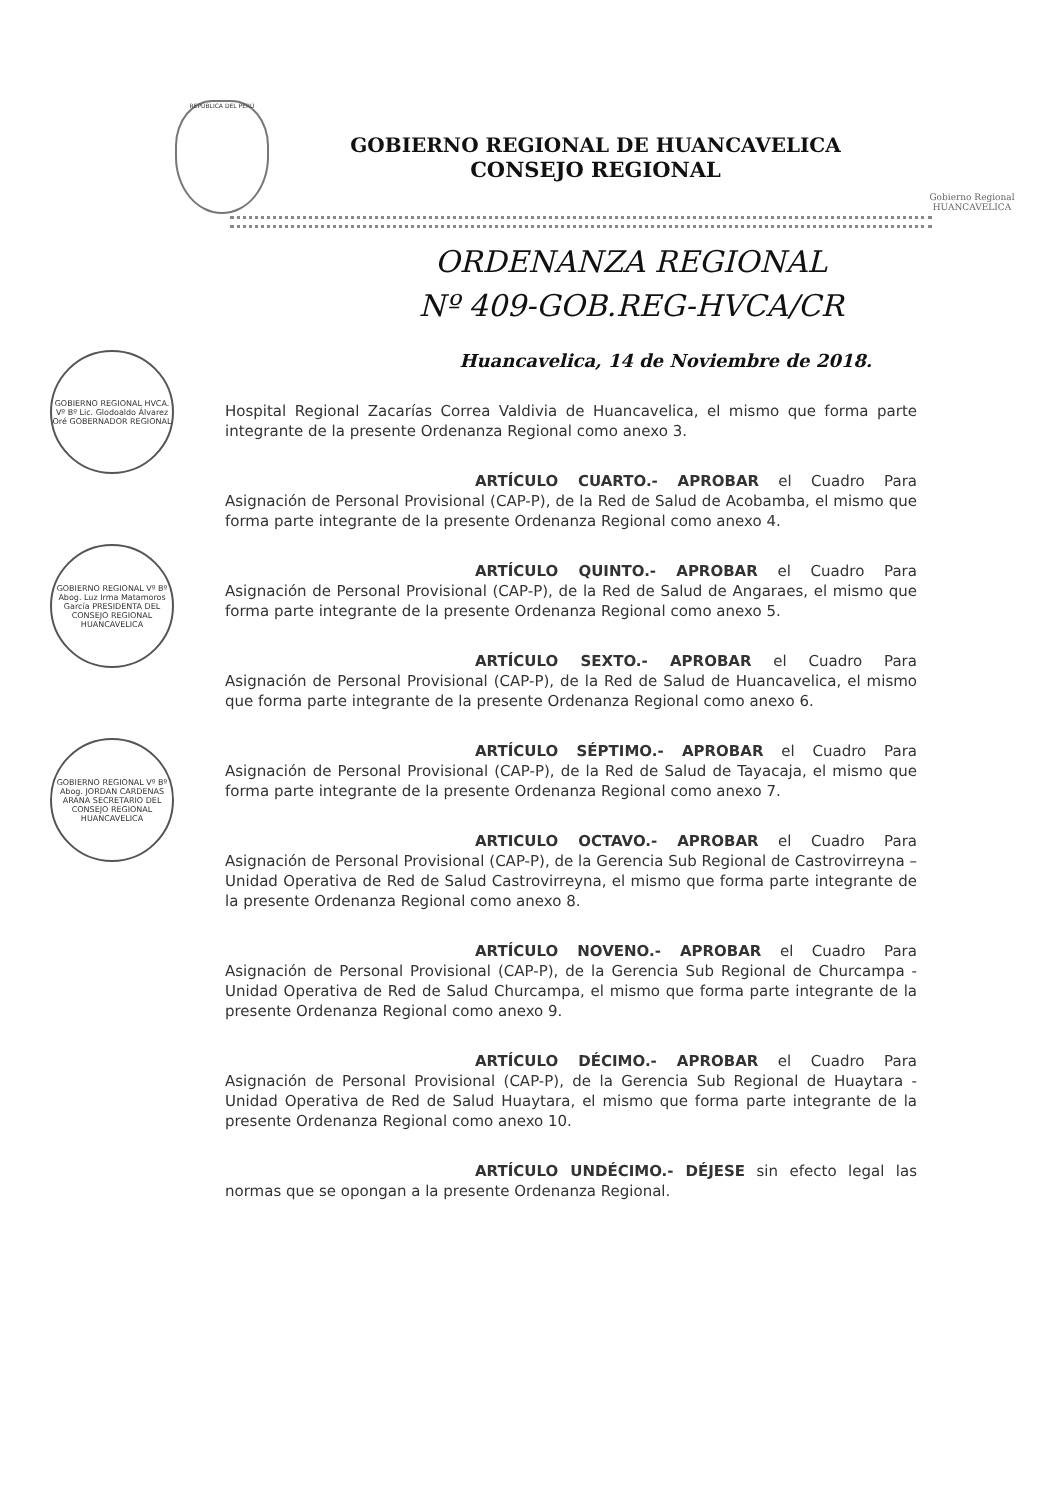REPÚBLICA DEL PERÚ
GOBIERNO REGIONAL DE HUANCAVELICA
CONSEJO REGIONAL
Gobierno Regional
HUANCAVELICA
ORDENANZA REGIONAL
Nº 409-GOB.REG-HVCA/CR
Huancavelica, 14 de Noviembre de 2018.
GOBIERNO REGIONAL HVCA. Vº Bº Lic. Glodoaldo Álvarez Oré GOBERNADOR REGIONAL
GOBIERNO REGIONAL Vº Bº Abog. Luz Irma Matamoros García PRESIDENTA DEL CONSEJO REGIONAL HUANCAVELICA
GOBIERNO REGIONAL Vº Bº Abog. JORDAN CARDENAS ARANA SECRETARIO DEL CONSEJO REGIONAL HUANCAVELICA
Hospital Regional Zacarías Correa Valdivia de Huancavelica, el mismo que forma parte integrante de la presente Ordenanza Regional como anexo 3.
ARTÍCULO CUARTO.- APROBAR el Cuadro Para Asignación de Personal Provisional (CAP-P), de la Red de Salud de Acobamba, el mismo que forma parte integrante de la presente Ordenanza Regional como anexo 4.
ARTÍCULO QUINTO.- APROBAR el Cuadro Para Asignación de Personal Provisional (CAP-P), de la Red de Salud de Angaraes, el mismo que forma parte integrante de la presente Ordenanza Regional como anexo 5.
ARTÍCULO SEXTO.- APROBAR el Cuadro Para Asignación de Personal Provisional (CAP-P), de la Red de Salud de Huancavelica, el mismo que forma parte integrante de la presente Ordenanza Regional como anexo 6.
ARTÍCULO SÉPTIMO.- APROBAR el Cuadro Para Asignación de Personal Provisional (CAP-P), de la Red de Salud de Tayacaja, el mismo que forma parte integrante de la presente Ordenanza Regional como anexo 7.
ARTICULO OCTAVO.- APROBAR el Cuadro Para Asignación de Personal Provisional (CAP-P), de la Gerencia Sub Regional de Castrovirreyna – Unidad Operativa de Red de Salud Castrovirreyna, el mismo que forma parte integrante de la presente Ordenanza Regional como anexo 8.
ARTÍCULO NOVENO.- APROBAR el Cuadro Para Asignación de Personal Provisional (CAP-P), de la Gerencia Sub Regional de Churcampa - Unidad Operativa de Red de Salud Churcampa, el mismo que forma parte integrante de la presente Ordenanza Regional como anexo 9.
ARTÍCULO DÉCIMO.- APROBAR el Cuadro Para Asignación de Personal Provisional (CAP-P), de la Gerencia Sub Regional de Huaytara - Unidad Operativa de Red de Salud Huaytara, el mismo que forma parte integrante de la presente Ordenanza Regional como anexo 10.
ARTÍCULO UNDÉCIMO.- DÉJESE sin efecto legal las normas que se opongan a la presente Ordenanza Regional.